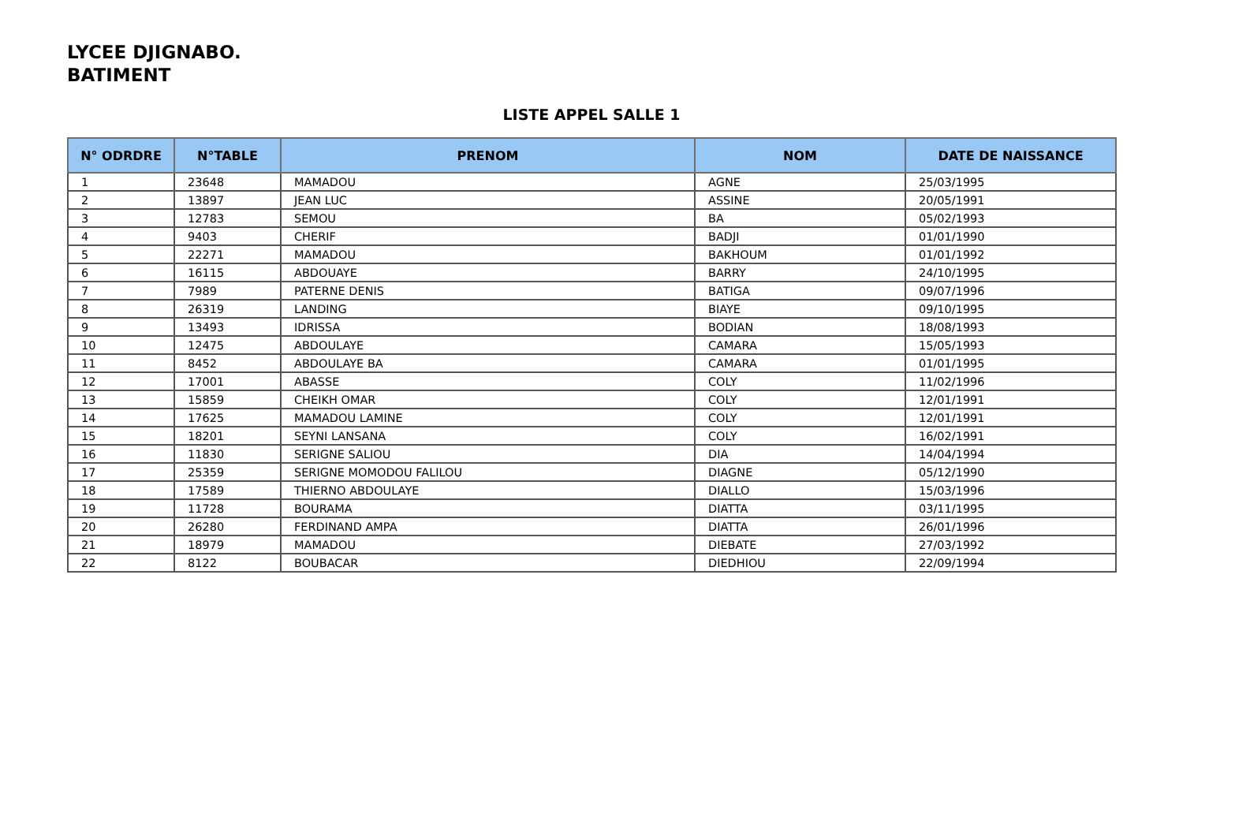LYCEE DJIGNABO.
BATIMENT
LISTE APPEL SALLE 1
| N° ODRDRE | N°TABLE | PRENOM | NOM | DATE DE NAISSANCE |
| --- | --- | --- | --- | --- |
| 1 | 23648 | MAMADOU | AGNE | 25/03/1995 |
| 2 | 13897 | JEAN LUC | ASSINE | 20/05/1991 |
| 3 | 12783 | SEMOU | BA | 05/02/1993 |
| 4 | 9403 | CHERIF | BADJI | 01/01/1990 |
| 5 | 22271 | MAMADOU | BAKHOUM | 01/01/1992 |
| 6 | 16115 | ABDOUAYE | BARRY | 24/10/1995 |
| 7 | 7989 | PATERNE DENIS | BATIGA | 09/07/1996 |
| 8 | 26319 | LANDING | BIAYE | 09/10/1995 |
| 9 | 13493 | IDRISSA | BODIAN | 18/08/1993 |
| 10 | 12475 | ABDOULAYE | CAMARA | 15/05/1993 |
| 11 | 8452 | ABDOULAYE BA | CAMARA | 01/01/1995 |
| 12 | 17001 | ABASSE | COLY | 11/02/1996 |
| 13 | 15859 | CHEIKH OMAR | COLY | 12/01/1991 |
| 14 | 17625 | MAMADOU LAMINE | COLY | 12/01/1991 |
| 15 | 18201 | SEYNI LANSANA | COLY | 16/02/1991 |
| 16 | 11830 | SERIGNE SALIOU | DIA | 14/04/1994 |
| 17 | 25359 | SERIGNE MOMODOU FALILOU | DIAGNE | 05/12/1990 |
| 18 | 17589 | THIERNO ABDOULAYE | DIALLO | 15/03/1996 |
| 19 | 11728 | BOURAMA | DIATTA | 03/11/1995 |
| 20 | 26280 | FERDINAND AMPA | DIATTA | 26/01/1996 |
| 21 | 18979 | MAMADOU | DIEBATE | 27/03/1992 |
| 22 | 8122 | BOUBACAR | DIEDHIOU | 22/09/1994 |